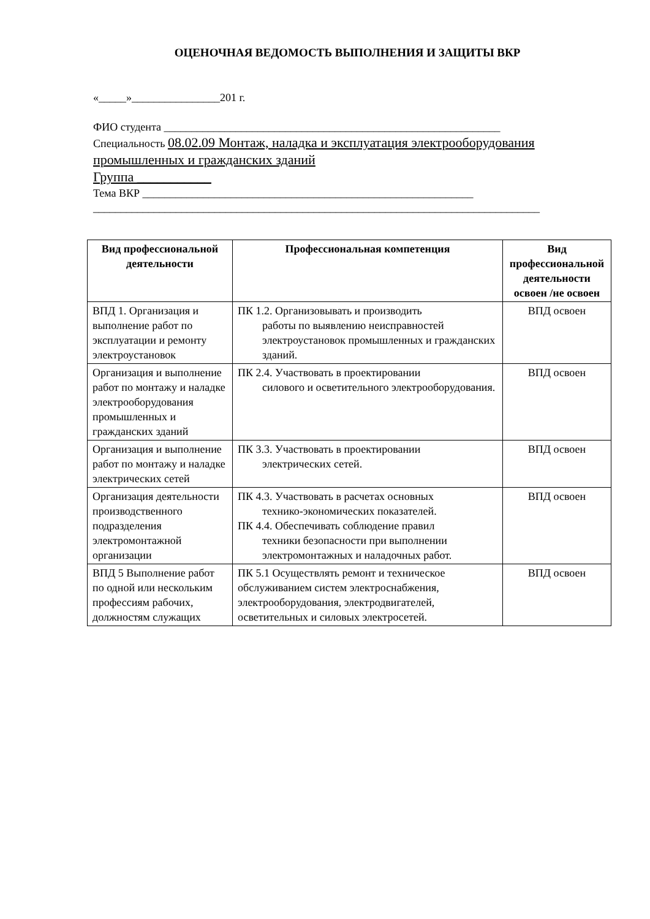ОЦЕНОЧНАЯ ВЕДОМОСТЬ ВЫПОЛНЕНИЯ И ЗАЩИТЫ ВКР
«_____»________________201 г.
ФИО студента _____________________________________________________________
Специальность 08.02.09 Монтаж, наладка и эксплуатация электрооборудования промышленных и гражданских зданий
Группа ___________
Тема ВКР ____________________________________________________________
_________________________________________________________________________________
| Вид профессиональной деятельности | Профессиональная компетенция | Вид профессиональной деятельности освоен /не освоен |
| --- | --- | --- |
| ВПД 1. Организация и выполнение работ по эксплуатации и ремонту электроустановок | ПК 1.2. Организовывать и производить работы по выявлению неисправностей электроустановок промышленных и гражданских зданий. | ВПД освоен |
| Организация и выполнение работ по монтажу и наладке электрооборудования промышленных и гражданских зданий | ПК 2.4. Участвовать в проектировании силового и осветительного электрооборудования. | ВПД освоен |
| Организация и выполнение работ по монтажу и наладке электрических сетей | ПК 3.3. Участвовать в проектировании электрических сетей. | ВПД освоен |
| Организация деятельности производственного подразделения электромонтажной организации | ПК 4.3. Участвовать в расчетах основных технико-экономических показателей. ПК 4.4. Обеспечивать соблюдение правил техники безопасности при выполнении электромонтажных и наладочных работ. | ВПД освоен |
| ВПД 5 Выполнение работ по одной или нескольким профессиям рабочих, должностям служащих | ПК 5.1 Осуществлять ремонт и техническое обслуживанием систем электроснабжения, электрооборудования, электродвигателей, осветительных и силовых электросетей. | ВПД освоен |